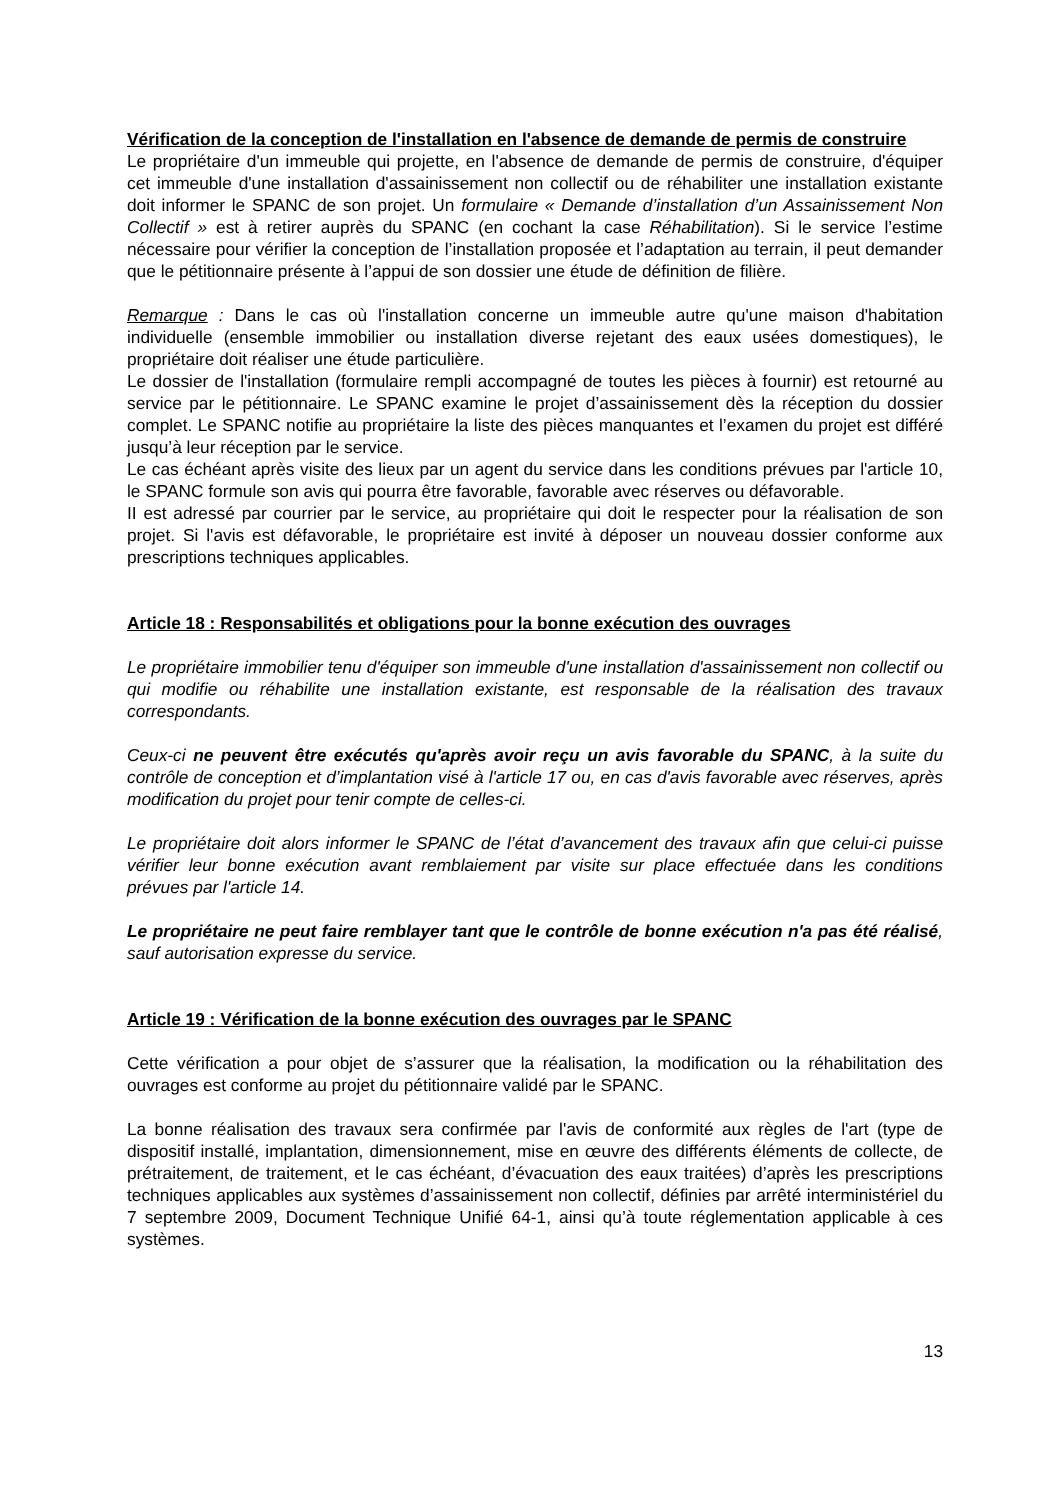Vérification de la conception de l'installation en l'absence de demande de permis de construire
Le propriétaire d'un immeuble qui projette, en l'absence de demande de permis de construire, d'équiper cet immeuble d'une installation d'assainissement non collectif ou de réhabiliter une installation existante doit informer le SPANC de son projet. Un formulaire « Demande d’installation d’un Assainissement Non Collectif » est à retirer auprès du SPANC (en cochant la case Réhabilitation). Si le service l’estime nécessaire pour vérifier la conception de l’installation proposée et l’adaptation au terrain, il peut demander que le pétitionnaire présente à l’appui de son dossier une étude de définition de filière.
Remarque : Dans le cas où l'installation concerne un immeuble autre qu'une maison d'habitation individuelle (ensemble immobilier ou installation diverse rejetant des eaux usées domestiques), le propriétaire doit réaliser une étude particulière.
Le dossier de l'installation (formulaire rempli accompagné de toutes les pièces à fournir) est retourné au service par le pétitionnaire. Le SPANC examine le projet d’assainissement dès la réception du dossier complet. Le SPANC notifie au propriétaire la liste des pièces manquantes et l’examen du projet est différé jusqu’à leur réception par le service.
Le cas échéant après visite des lieux par un agent du service dans les conditions prévues par l'article 10, le SPANC formule son avis qui pourra être favorable, favorable avec réserves ou défavorable.
II est adressé par courrier par le service, au propriétaire qui doit le respecter pour la réalisation de son projet. Si l'avis est défavorable, le propriétaire est invité à déposer un nouveau dossier conforme aux prescriptions techniques applicables.
Article 18 : Responsabilités et obligations pour la bonne exécution des ouvrages
Le propriétaire immobilier tenu d'équiper son immeuble d'une installation d'assainissement non collectif ou qui modifie ou réhabilite une installation existante, est responsable de la réalisation des travaux correspondants.
Ceux-ci ne peuvent être exécutés qu'après avoir reçu un avis favorable du SPANC, à la suite du contrôle de conception et d’implantation visé à l'article 17 ou, en cas d'avis favorable avec réserves, après modification du projet pour tenir compte de celles-ci.
Le propriétaire doit alors informer le SPANC de l’état d’avancement des travaux afin que celui-ci puisse vérifier leur bonne exécution avant remblaiement par visite sur place effectuée dans les conditions prévues par l'article 14.
Le propriétaire ne peut faire remblayer tant que le contrôle de bonne exécution n'a pas été réalisé, sauf autorisation expresse du service.
Article 19 : Vérification de la bonne exécution des ouvrages par le SPANC
Cette vérification a pour objet de s’assurer que la réalisation, la modification ou la réhabilitation des ouvrages est conforme au projet du pétitionnaire validé par le SPANC.
La bonne réalisation des travaux sera confirmée par l'avis de conformité aux règles de l'art (type de dispositif installé, implantation, dimensionnement, mise en œuvre des différents éléments de collecte, de prétraitement, de traitement, et le cas échéant, d’évacuation des eaux traitées) d’après les prescriptions techniques applicables aux systèmes d’assainissement non collectif, définies par arrêté interministériel du 7 septembre 2009, Document Technique Unifié 64-1, ainsi qu’à toute réglementation applicable à ces systèmes.
13